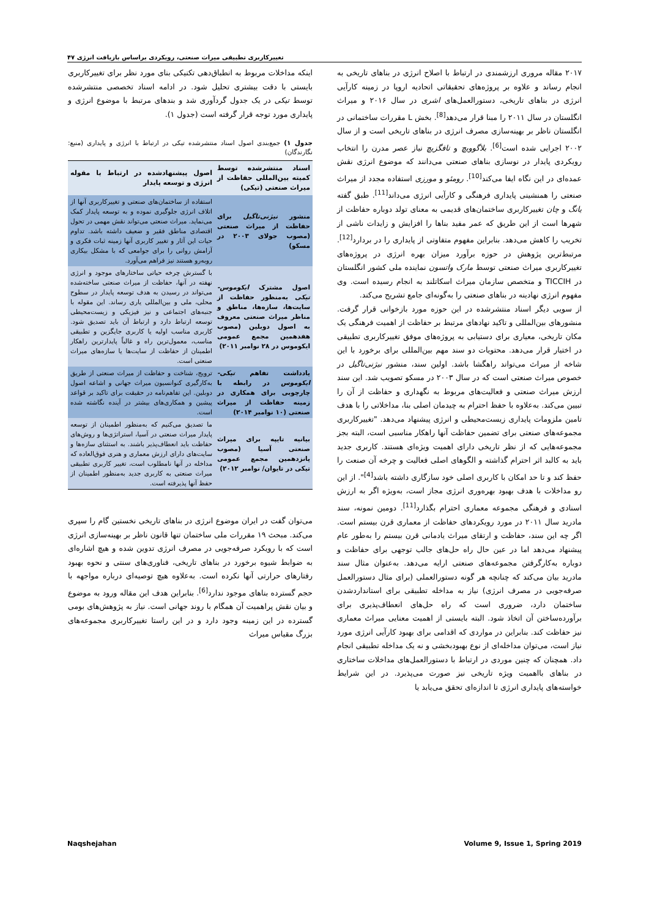تغییرکاربری تطبیقی میراث صنعتی، رویکردی براساس بازیافت انرژی ۴۷
۲۰۱۷ مقاله مروری ارزشمندی در ارتباط با اصلاح انرژی در بناهای تاریخی به انجام رساند و علاوه بر پروژه‌های تحقیقاتی اتحادیه اروپا در زمینه کارآیی انرژی در بناهای تاریخی، دستورالعمل‌های اشری در سال ۲۰۱۶ و میراث انگلستان در سال ۲۰۱۱ را مبنا قرار می‌دهد<sup>[8]</sup>. بخش L مقررات ساختمانی در انگلستان ناظر بر بهینه‌سازی مصرف انرژی در بناهای تاریخی است و از سال ۲۰۰۲ اجرایی شده است<sup>[6]</sup>. بلاگوویچ و تافگزیچ نیاز عصر مدرن را انتخاب رویکردی پایدار در نوسازی بناهای صنعتی می‌دانند که موضوع انرژی نقش عمده‌ای در این نگاه ایفا می‌کند<sup>[10]</sup>. رومئو و مورزی استفاده مجدد از میراث صنعتی را همنشینی پایداری فرهنگی و کارآیی انرژی می‌داند<sup>[11]</sup>. طبق گفته یانگ و چان تغییرکاربری ساختمان‌های قدیمی به معنای تولد دوباره حفاظت از شهرها است از این طریق که عمر مفید بناها را افزایش و زایدات ناشی از تخریب را کاهش می‌دهد. بنابراین مفهوم متفاوتی از پایداری را در بردارد<sup>[12]</sup>. مرتبط‌ترین پژوهش در حوزه برآورد میزان بهره انرژی در پروژه‌های تغییرکاربری میراث صنعتی توسط مارک واتسون نماینده ملی کشور انگلستان در TICCIH و متخصص سازمان میراث اسکاتلند به انجام رسیده است. وی مفهوم انرژی نهادینه در بناهای صنعتی را به‌گونه‌ای جامع تشریح می‌کند.
از سویی دیگر اسناد منتشرشده در این حوزه مورد بازخوانی قرار گرفت. منشورهای بین‌المللی و تاکید نهادهای مرتبط بر حفاظت از اهمیت فرهنگی یک مکان تاریخی، معیاری برای دستیابی به پروژه‌های موفق تغییرکاربری تطبیقی در اختیار قرار می‌دهد. محتویات دو سند مهم بین‌المللی برای برخورد با این شاخه از میراث می‌تواند راهگشا باشد. اولین سند، منشور نیژنی‌تاگیل در خصوص میراث صنعتی است که در سال ۲۰۰۳ در مسکو تصویب شد. این سند ارزش میراث صنعتی و فعالیت‌های مربوط به نگهداری و حفاظت از آن را تبیین می‌کند. به‌علاوه با حفظ احترام به چیدمان اصلی بنا، مداخلاتی را با هدف تامین ملزومات پایداری زیست‌محیطی و انرژی پیشنهاد می‌دهد. "تغییرکاربری مجموعه‌های صنعتی برای تضمین حفاظت آنها راهکار مناسبی است، البته بجز مجموعه‌هایی که از نظر تاریخی دارای اهمیت ویژه‌ای هستند. کاربری جدید باید به کالبد اثر احترام گذاشته و الگوهای اصلی فعالیت و چرخه آن صنعت را حفظ کند و تا حد امکان با کاربری اصلی خود سازگاری داشته باشد<sup>[4]</sup>". از این رو مداخلات با هدف بهبود بهره‌وری انرژی مجاز است، به‌ویژه اگر به ارزش اسنادی و فرهنگی مجموعه معماری احترام بگذارد<sup>[11]</sup>. دومین نمونه، سند مادرید سال ۲۰۱۱ در مورد رویکردهای حفاظت از معماری قرن بیستم است. اگر چه این سند، حفاظت و ارتقای میراث یادمانی قرن بیستم را به‌طور عام پیشنهاد می‌دهد اما در عین حال راه حل‌های جالب توجهی برای حفاظت و دوباره به‌کارگرفتن مجموعه‌های صنعتی ارایه می‌دهد. به‌عنوان مثال سند مادرید بیان می‌کند که چنانچه هر گونه دستورالعملی (برای مثال دستورالعمل صرفه‌جویی در مصرف انرژی) نیاز به مداخله تطبیقی برای استانداردشدن ساختمان دارد، ضروری است که راه حل‌های انعطاف‌پذیری برای برآورده‌ساختن آن اتخاذ شود. البته بایستی از اهمیت معنایی میراث معماری نیز حفاظت کند. بنابراین در مواردی که اقدامی برای بهبود کارآیی انرژی مورد نیاز است، می‌توان مداخله‌ای از نوع بهبودبخشی و نه یک مداخله تطبیقی انجام داد. همچنان که چنین موردی در ارتباط با دستورالعمل‌های مداخلات ساختاری در بناهای بااهمیت ویژه تاریخی نیز صورت می‌پذیرد. در این شرایط خواسته‌های پایداری انرژی تا اندازه‌ای تحقق می‌یابد یا
اینکه مداخلات مربوط به انطباق‌دهی تکنیکی بنای مورد نظر برای تغییرکاربری بایستی با دقت بیشتری تحلیل شود. در ادامه اسناد تخصصی منتشرشده توسط تیکی در یک جدول گردآوری شد و بندهای مرتبط با موضوع انرژی و پایداری مورد توجه قرار گرفته است (جدول ۱).
جدول ۱) جمع‌بندی اصول اسناد منتشرشده تیکی در ارتباط با انرژی و پایداری (منبع: نگارندگان)
| اسناد منتشرشده توسط کمیته بین‌المللی حفاظت از میراث صنعتی (تیکی) | اصول پیشنهادشده در ارتباط با مقوله انرژی و توسعه پایدار |
| --- | --- |
| منشور نیژنی‌تاگیل برای حفاظت از میراث صنعتی (مصوب جولای ۲۰۰۳ در مسکو) | استفاده از ساختمان‌های صنعتی و تغییرکاربری آنها از اتلاف انرژی جلوگیری نموده و به توسعه پایدار کمک می‌نماید. میراث صنعتی می‌تواند نقش مهمی در تحول اقتصادی مناطق فقیر و ضعیف داشته باشد. تداوم حیات این آثار و تغییر کاربری آنها زمینه ثبات فکری و آرامش روانی را برای جوامعی که با مشکل بیکاری روبه‌رو هستند نیز فراهم می‌آورد. |
| اصول مشترک ایکوموس-تیکی به‌منظور حفاظت از سایت‌ها، سازه‌ها، مناطق و مناظر میراث صنعتی معروف به اصول دوبلین (مصوب هفدهمین مجمع عمومی ایکوموس در ۲۸ نوامبر ۲۰۱۱) | با گسترش چرخه حیاتی ساختارهای موجود و انرژی نهفته در آنها، حفاظت از میراث صنعتی ساخته‌شده می‌تواند در رسیدن به هدف توسعه پایدار در سطوح محلی، ملی و بین‌المللی یاری رساند. این مقوله با جنبه‌های اجتماعی و نیز فیزیکی و زیست‌محیطی توسعه ارتباط دارد و ارتباط آن باید تصدیق شود. کاربری مناسب اولیه یا کاربری جایگزین و تطبیقی مناسب، معمول‌ترین راه و غالباً پایدارترین راهکار اطمینان از حفاظت از سایت‌ها یا سازه‌های میراث صنعتی است. |
| یادداشت تفاهم تیکی-ایکوموس در رابطه با چارچوبی برای همکاری در زمینه حفاظت از میراث صنعتی (۱۰ نوامبر ۲۰۱۴) | ترویج، شناخت و حفاظت از میراث صنعتی از طریق به‌کارگیری کنوانسیون میراث جهانی و اشاعه اصول دوبلین. این تفاهم‌نامه در حقیقت برای تاکید بر قواعد پیشین و همکاری‌های بیشتر در آینده نگاشته شده است. |
| بیانیه تایپه برای میراث صنعتی آسیا (مصوب پانزدهمین مجمع عمومی تیکی در تایوان/ نوامبر ۲۰۱۲) | ما تصدیق می‌کنیم که به‌منظور اطمینان از توسعه پایدار میراث صنعتی در آسیا، استراتژی‌ها و روش‌های حفاظت باید انعطاف‌پذیر باشند. به استثنای سازه‌ها و سایت‌های دارای ارزش معماری و هنری فوق‌العاده که مداخله در آنها نامطلوب است، تغییر کاربری تطبیقی میراث صنعتی به کاربری جدید به‌منظور اطمینان از حفظ آنها پذیرفته است. |
می‌توان گفت در ایران موضوع انرژی در بناهای تاریخی نخستین گام را سپری می‌کند. مبحث ۱۹ مقررات ملی ساختمان تنها قانون ناظر بر بهینه‌سازی انرژی است که با رویکرد صرفه‌جویی در مصرف انرژی تدوین شده و هیچ اشاره‌ای به ضوابط شیوه برخورد در بناهای تاریخی، فناوری‌های سنتی و نحوه بهبود رفتارهای حرارتی آنها نکرده است. به‌علاوه هیچ توصیه‌ای درباره مواجهه با حجم گسترده بناهای موجود ندارد<sup>[6]</sup>. بنابراین هدف این مقاله ورود به موضوع و بیان نقش پراهمیت آن همگام با روند جهانی است. نیاز به پژوهش‌های بومی گسترده در این زمینه وجود دارد و در این راستا تغییرکاربری مجموعه‌های بزرگ مقیاس میراث
Naqshejahan Volume 9, Issue 1, Spring 2019